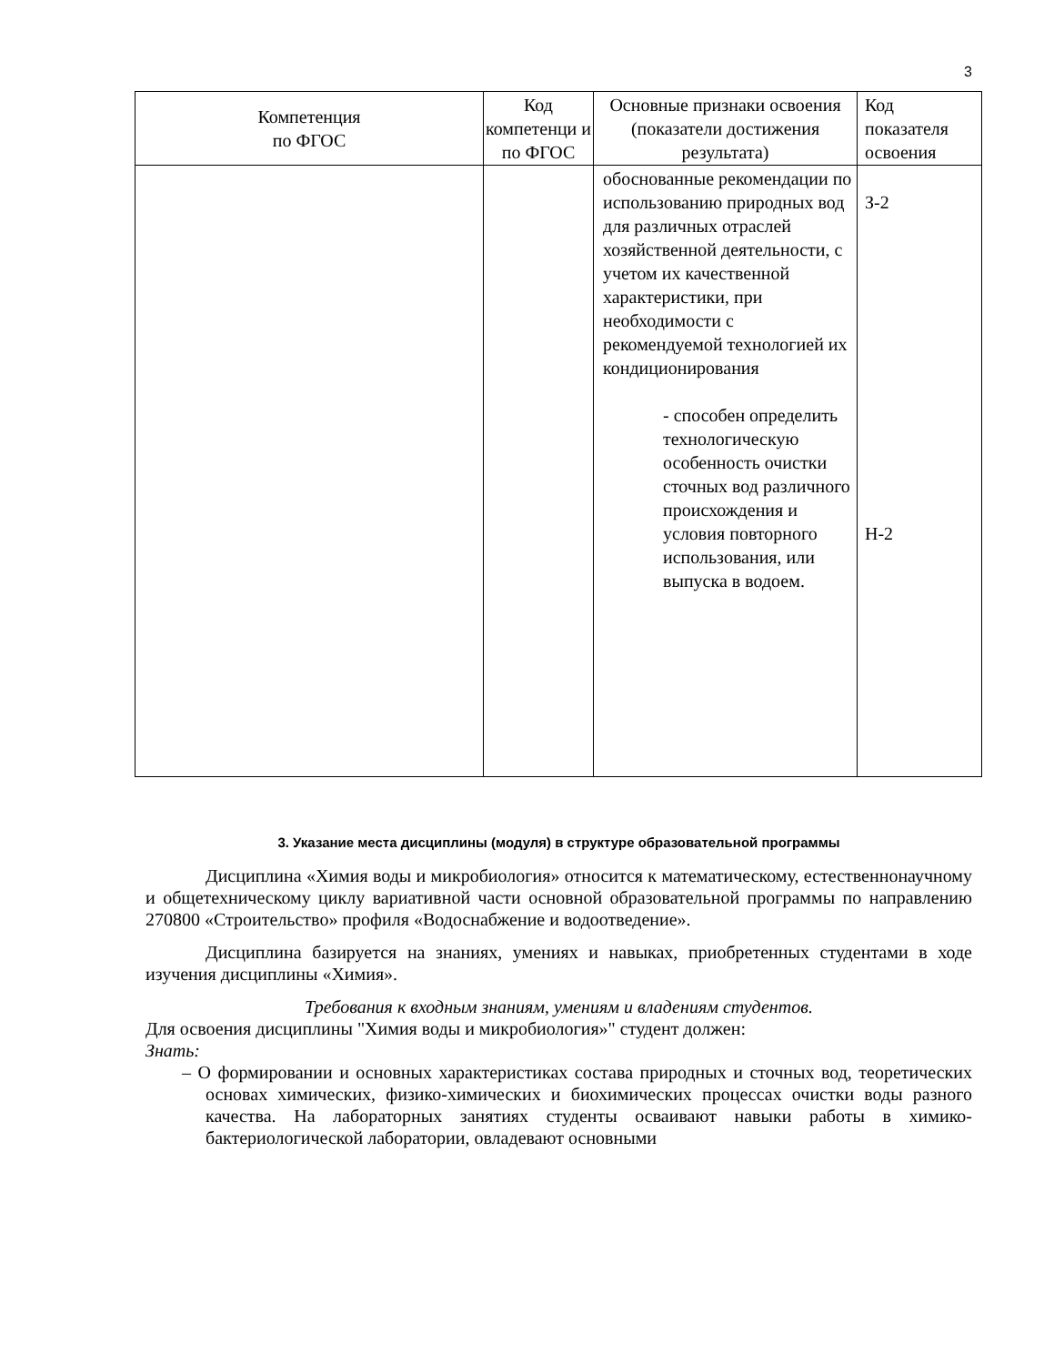3
| Компетенция по ФГОС | Код компетенци и по ФГОС | Основные признаки освоения (показатели достижения результата) | Код показателя освоения |
| --- | --- | --- | --- |
| | | обоснованные рекомендации по использованию природных вод для различных отраслей хозяйственной деятельности, с учетом их качественной характеристики, при необходимости с рекомендуемой технологией их кондиционирования - способен определить технологическую особенность очистки сточных вод различного происхождения и условия повторного использования, или выпуска в водоем. | З-2 Н-2 |
3. Указание места дисциплины (модуля) в структуре образовательной программы
Дисциплина «Химия воды и микробиология» относится к математическому, естественнонаучному и общетехническому циклу вариативной части основной образовательной программы по направлению 270800 «Строительство» профиля «Водоснабжение и водоотведение».
Дисциплина базируется на знаниях, умениях и навыках, приобретенных студентами в ходе изучения дисциплины «Химия».
Требования к входным знаниям, умениям и владениям студентов.
Для освоения дисциплины "Химия воды и микробиология»" студент должен:
Знать:
– О формировании и основных характеристиках состава природных и сточных вод, теоретических основах химических, физико-химических и биохимических процессах очистки воды разного качества. На лабораторных занятиях студенты осваивают навыки работы в химико-бактериологической лаборатории, овладевают основными